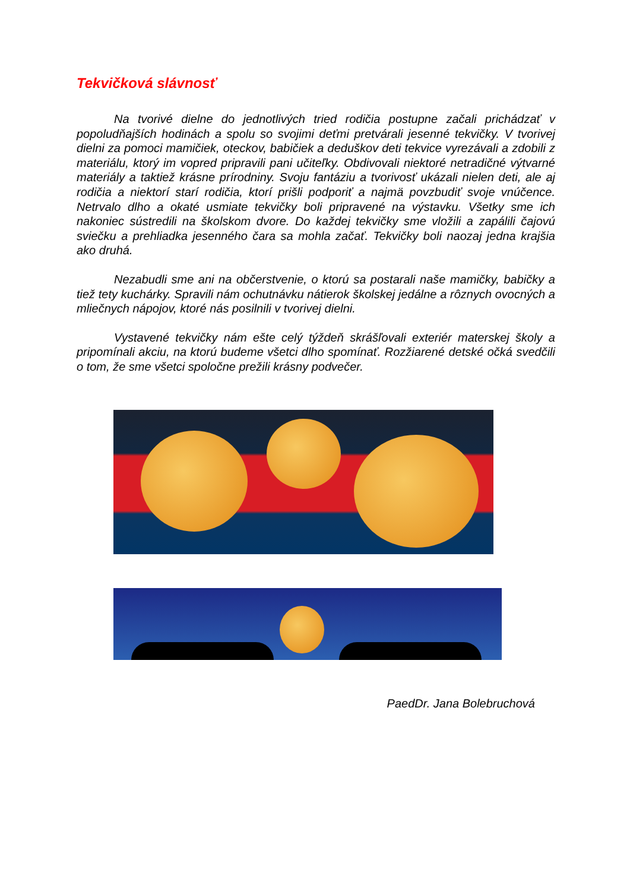Tekvičková slávnosť
Na tvorivé dielne do jednotlivých tried rodičia postupne začali prichádzať v popoludňajších hodinách a spolu so svojimi deťmi pretvárali jesenné tekvičky. V tvorivej dielni za pomoci mamičiek, oteckov, babičiek a deduškov deti tekvice vyrezávali a zdobili z materiálu, ktorý im vopred pripravili pani učiteľky. Obdivovali niektoré netradičné výtvarné materiály a taktiež krásne prírodniny. Svoju fantáziu a tvorivosť ukázali nielen deti, ale aj rodičia a niektorí starí rodičia, ktorí prišli podporiť a najmä povzbudiť svoje vnúčence. Netrvalo dlho a okaté usmiate tekvičky boli pripravené na výstavku. Všetky sme ich nakoniec sústredili na školskom dvore. Do každej tekvičky sme vložili a zapálili čajovú sviečku a prehliadka jesenného čara sa mohla začať. Tekvičky boli naozaj jedna krajšia ako druhá.
Nezabudli sme ani na občerstvenie, o ktorú sa postarali naše mamičky, babičky a tiež tety kuchárky. Spravili nám ochutnávku nátierok školskej jedálne a rôznych ovocných a mliečnych nápojov, ktoré nás posilnili v tvorivej dielni.
Vystavené tekvičky nám ešte celý týždeň skrášľovali exteriér materskej školy a pripomínali akciu, na ktorú budeme všetci dlho spomínať. Rozžiarené detské očká svedčili o tom, že sme všetci spoločne prežili krásny podvečer.
PaedDr. Jana Bolebruchová